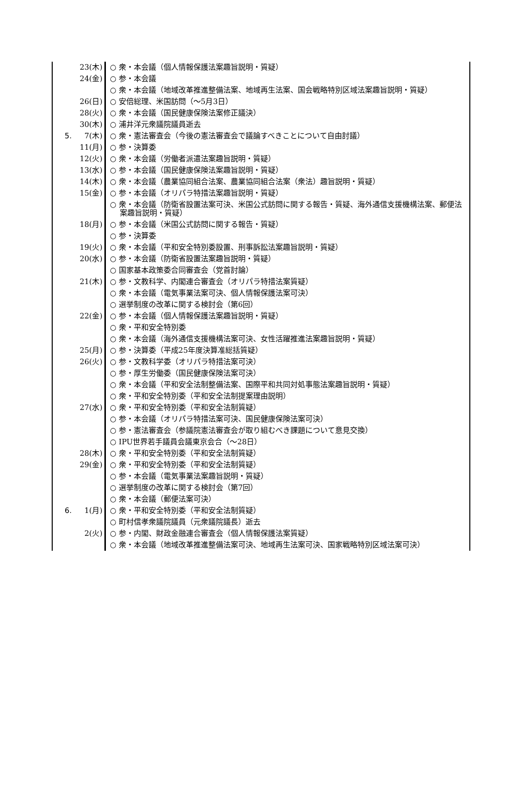| | 23(木) | ○ 衆・本会議（個人情報保護法案趣旨説明・質疑） |
| | 24(金) | ○ 参・本会議 |
| | | ○ 衆・本会議（地域改革推進整備法案、地域再生法案、国会戦略特別区域法案趣旨説明・質疑） |
| | 26(日) | ○ 安倍総理、米国訪問（～5月3日） |
| | 28(火) | ○ 衆・本会議（国民健康保険法案修正議決） |
| | 30(木) | ○ 浦井洋元衆議院議員逝去 |
| 5. | 7(木) | ○ 衆・憲法審査会（今後の憲法審査会で議論すべきことについて自由討議） |
| | 11(月) | ○ 参・決算委 |
| | 12(火) | ○ 衆・本会議（労働者派遣法案趣旨説明・質疑） |
| | 13(水) | ○ 参・本会議（国民健康保険法案趣旨説明・質疑） |
| | 14(木) | ○ 衆・本会議（農業協同組合法案、農業協同組合法案（衆法）趣旨説明・質疑） |
| | 15(金) | ○ 参・本会議（オリパラ特措法案趣旨説明・質疑） |
| | | ○ 衆・本会議（防衛省設置法案可決、米国公式訪問に関する報告・質疑、海外通信支援機構法案、郵便法案趣旨説明・質疑） |
| | 18(月) | ○ 参・本会議（米国公式訪問に関する報告・質疑） |
| | | ○ 参・決算委 |
| | 19(火) | ○ 衆・本会議（平和安全特別委設置、刑事訴訟法案趣旨説明・質疑） |
| | 20(水) | ○ 参・本会議（防衛省設置法案趣旨説明・質疑） |
| | | ○ 国家基本政策委合同審査会（党首討論） |
| | 21(木) | ○ 参・文教科学、内閣連合審査会（オリパラ特措法案質疑） |
| | | ○ 衆・本会議（電気事業法案可決、個人情報保護法案可決） |
| | | ○ 選挙制度の改革に関する検討会（第6回） |
| | 22(金) | ○ 参・本会議（個人情報保護法案趣旨説明・質疑） |
| | | ○ 衆・平和安全特別委 |
| | | ○ 衆・本会議（海外通信支援機構法案可決、女性活躍推進法案趣旨説明・質疑） |
| | 25(月) | ○ 参・決算委（平成25年度決算准総括質疑） |
| | 26(火) | ○ 参・文教科学委（オリパラ特措法案可決） |
| | | ○ 参・厚生労働委（国民健康保険法案可決） |
| | | ○ 衆・本会議（平和安全法制整備法案、国際平和共同対処事態法案趣旨説明・質疑） |
| | | ○ 衆・平和安全特別委（平和安全法制提案理由説明） |
| | 27(水) | ○ 衆・平和安全特別委（平和安全法制質疑） |
| | | ○ 参・本会議（オリパラ特措法案可決、国民健康保険法案可決） |
| | | ○ 参・憲法審査会（参議院憲法審査会が取り組むべき課題について意見交換） |
| | | ○ IPU世界若手議員会議東京会合（～28日） |
| | 28(木) | ○ 衆・平和安全特別委（平和安全法制質疑） |
| | 29(金) | ○ 衆・平和安全特別委（平和安全法制質疑） |
| | | ○ 参・本会議（電気事業法案趣旨説明・質疑） |
| | | ○ 選挙制度の改革に関する検討会（第7回） |
| | | ○ 衆・本会議（郵便法案可決） |
| 6. | 1(月) | ○ 衆・平和安全特別委（平和安全法制質疑） |
| | | ○ 町村信孝衆議院議員（元衆議院議長）逝去 |
| | 2(火) | ○ 参・内閣、財政金融連合審査会（個人情報保護法案質疑） |
| | | ○ 衆・本会議（地域改革推進整備法案可決、地域再生法案可決、国家戦略特別区域法案可決） |